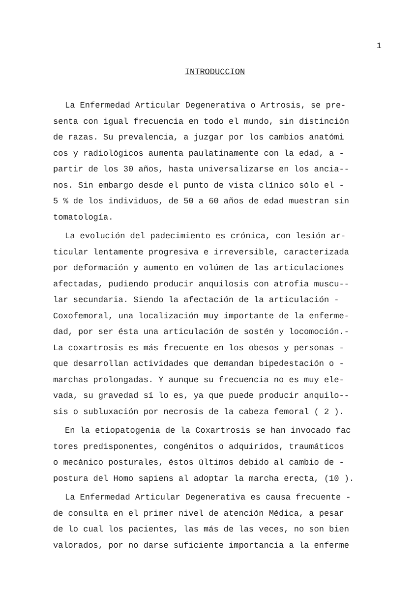1
INTRODUCCION
La Enfermedad Articular Degenerativa o Artrosis, se pre- senta con igual frecuencia en todo el mundo, sin distinción de razas. Su prevalencia, a juzgar por los cambios anatómi cos y radiológicos aumenta paulatinamente con la edad, a - partir de los 30 años, hasta universalizarse en los ancia-- nos. Sin embargo desde el punto de vista clínico sólo el - 5 % de los individuos, de 50 a 60 años de edad muestran sin tomatología.
La evolución del padecimiento es crónica, con lesión ar- ticular lentamente progresiva e irreversible, caracterizada por deformación y aumento en volúmen de las articulaciones afectadas, pudiendo producir anquilosis con atrofia muscu-- lar secundaria. Siendo la afectación de la articulación - Coxofemoral, una localización muy importante de la enferme- dad, por ser ésta una articulación de sostén y locomoción.- La coxartrosis es más frecuente en los obesos y personas - que desarrollan actividades que demandan bipedestación o - marchas prolongadas. Y aunque su frecuencia no es muy ele- vada, su gravedad sí lo es, ya que puede producir anquilo-- sis o subluxación por necrosis de la cabeza femoral ( 2 ).
En la etiopatogenia de la Coxartrosis se han invocado fac tores predisponentes, congénitos o adquiridos, traumáticos o mecánico posturales, éstos últimos debido al cambio de - postura del Homo sapiens al adoptar la marcha erecta, (10 ).
La Enfermedad Articular Degenerativa es causa frecuente - de consulta en el primer nivel de atención Médica, a pesar de lo cual los pacientes, las más de las veces, no son bien valorados, por no darse suficiente importancia a la enferme